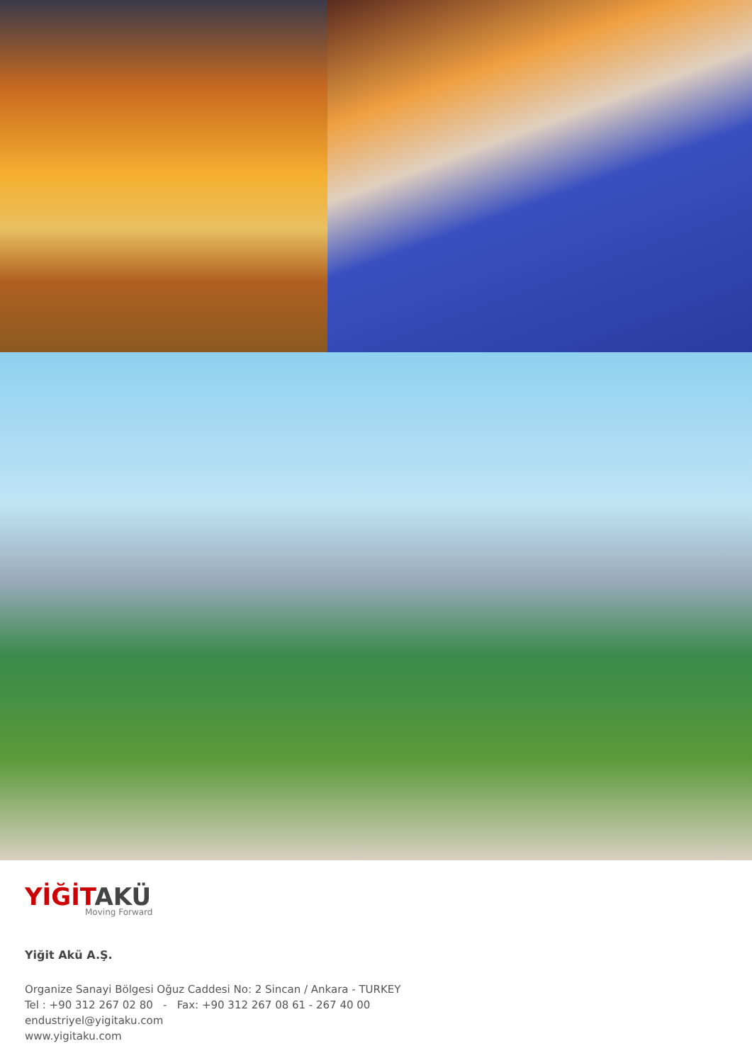YİĞİTAKÜ
Moving Forward
Yiğit Akü A.Ş.
Organize Sanayi Bölgesi Oğuz Caddesi No: 2 Sincan / Ankara - TURKEY
Tel : +90 312 267 02 80 - Fax: +90 312 267 08 61 - 267 40 00
endustriyel@yigitaku.com
www.yigitaku.com